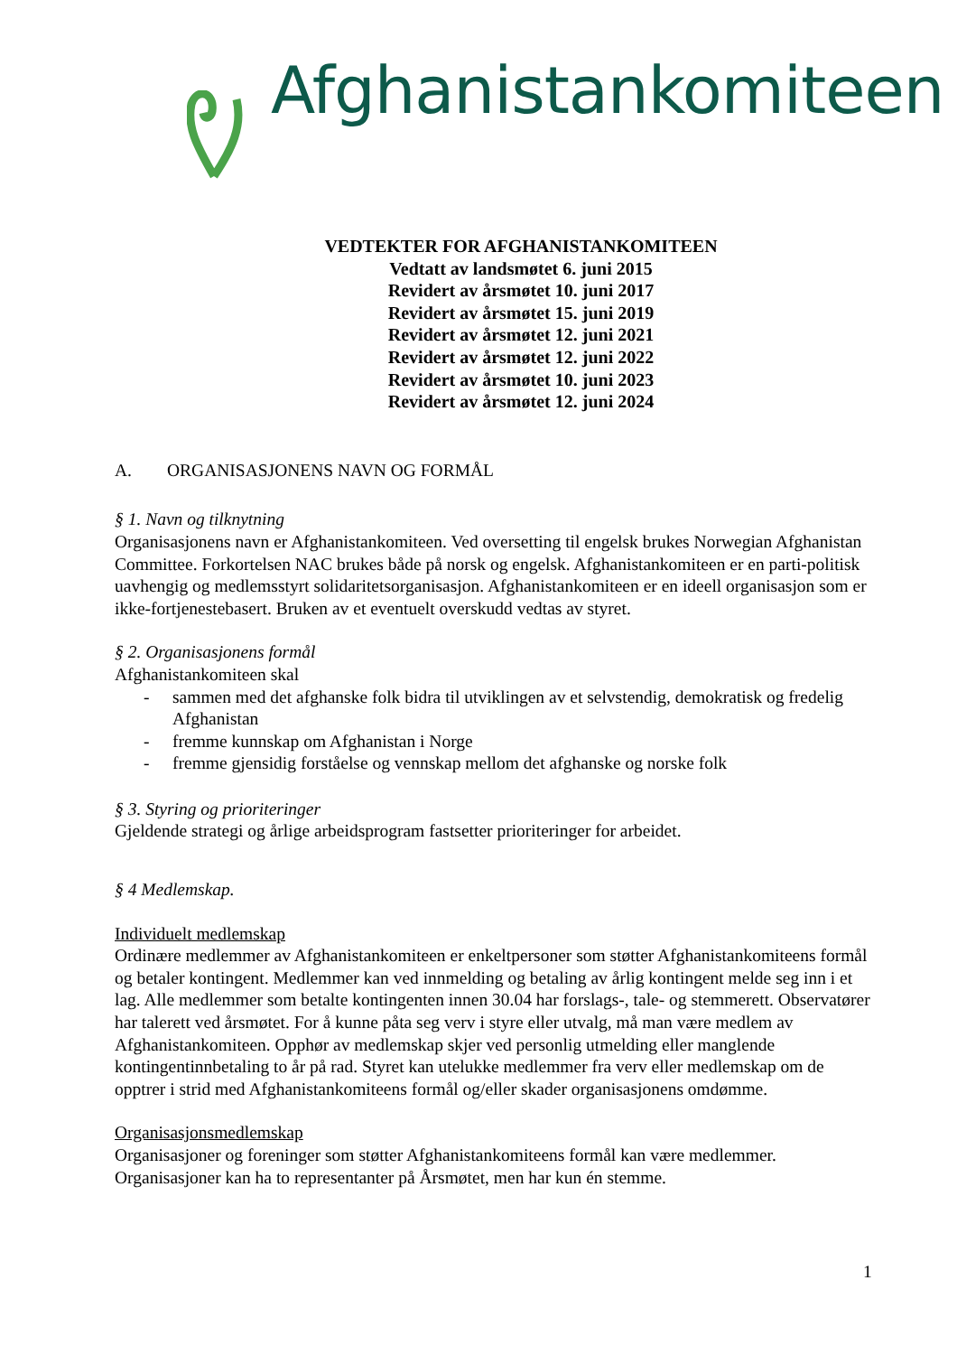Afghanistankomiteen
VEDTEKTER FOR AFGHANISTANKOMITEEN
Vedtatt av landsmøtet 6. juni 2015
Revidert av årsmøtet 10. juni 2017
Revidert av årsmøtet 15. juni 2019
Revidert av årsmøtet 12. juni 2021
Revidert av årsmøtet 12. juni 2022
Revidert av årsmøtet 10. juni 2023
Revidert av årsmøtet 12. juni 2024
A. ORGANISASJONENS NAVN OG FORMÅL
§ 1. Navn og tilknytning
Organisasjonens navn er Afghanistankomiteen. Ved oversetting til engelsk brukes Norwegian Afghanistan Committee. Forkortelsen NAC brukes både på norsk og engelsk. Afghanistankomiteen er en parti-politisk uavhengig og medlemsstyrt solidaritetsorganisasjon. Afghanistankomiteen er en ideell organisasjon som er ikke-fortjenestebasert. Bruken av et eventuelt overskudd vedtas av styret.
§ 2. Organisasjonens formål
Afghanistankomiteen skal
- sammen med det afghanske folk bidra til utviklingen av et selvstendig, demokratisk og fredelig Afghanistan
- fremme kunnskap om Afghanistan i Norge
- fremme gjensidig forståelse og vennskap mellom det afghanske og norske folk
§ 3. Styring og prioriteringer
Gjeldende strategi og årlige arbeidsprogram fastsetter prioriteringer for arbeidet.
§ 4 Medlemskap.
Individuelt medlemskap
Ordinære medlemmer av Afghanistankomiteen er enkeltpersoner som støtter Afghanistankomiteens formål og betaler kontingent. Medlemmer kan ved innmelding og betaling av årlig kontingent melde seg inn i et lag. Alle medlemmer som betalte kontingenten innen 30.04 har forslags-, tale- og stemmerett. Observatører har talerett ved årsmøtet. For å kunne påta seg verv i styre eller utvalg, må man være medlem av Afghanistankomiteen. Opphør av medlemskap skjer ved personlig utmelding eller manglende kontingentinnbetaling to år på rad. Styret kan utelukke medlemmer fra verv eller medlemskap om de opptrer i strid med Afghanistankomiteens formål og/eller skader organisasjonens omdømme.
Organisasjonsmedlemskap
Organisasjoner og foreninger som støtter Afghanistankomiteens formål kan være medlemmer. Organisasjoner kan ha to representanter på Årsmøtet, men har kun én stemme.
1